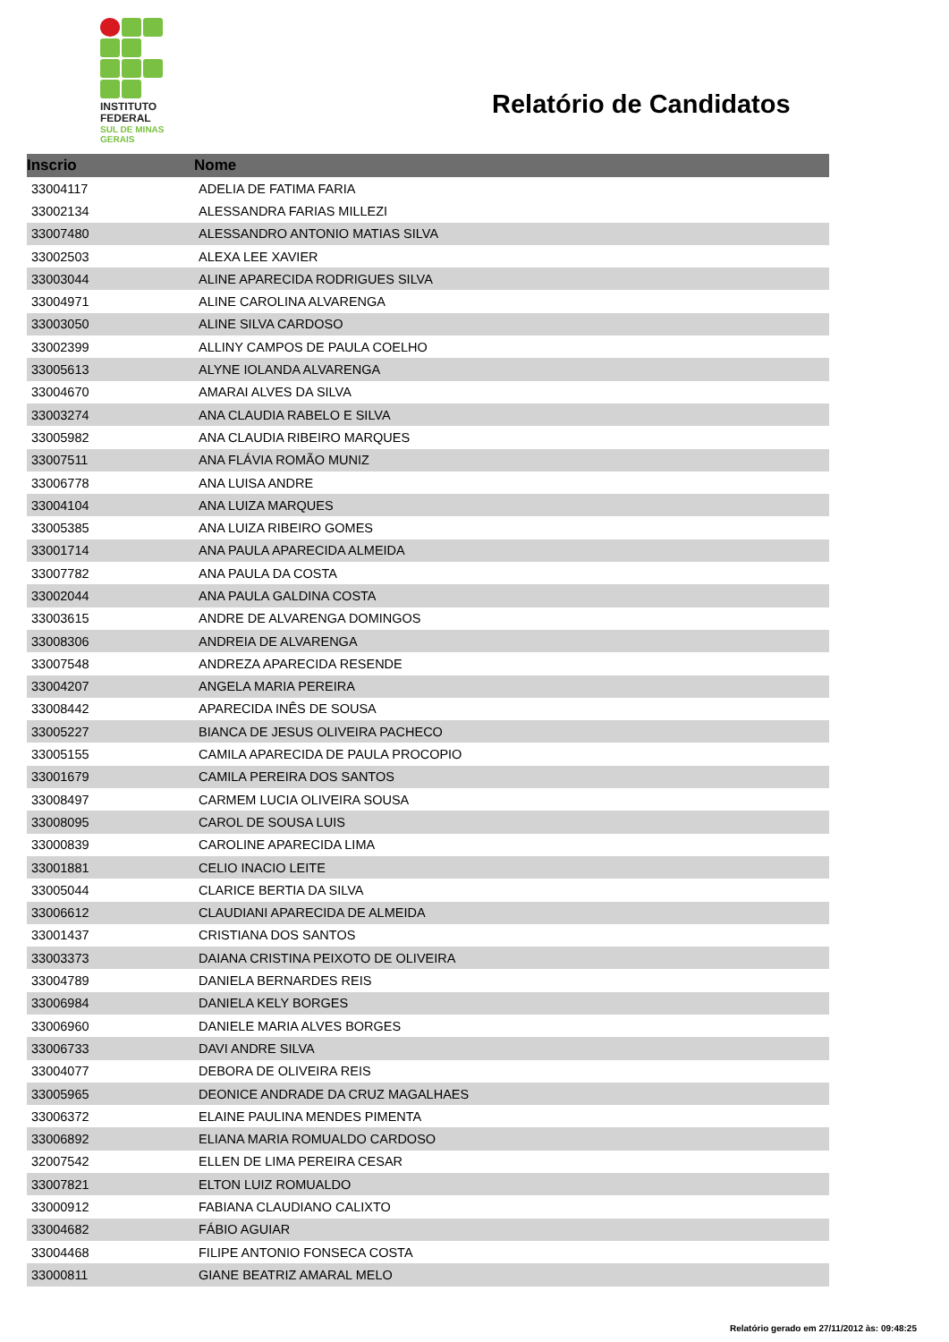INSTITUTO
FEDERAL
SUL DE MINAS
GERAIS
Relatório de Candidatos
| Inscrio | Nome |
| --- | --- |
| 33004117 | ADELIA DE FATIMA FARIA |
| 33002134 | ALESSANDRA FARIAS MILLEZI |
| 33007480 | ALESSANDRO ANTONIO MATIAS SILVA |
| 33002503 | ALEXA LEE XAVIER |
| 33003044 | ALINE APARECIDA RODRIGUES SILVA |
| 33004971 | ALINE CAROLINA ALVARENGA |
| 33003050 | ALINE SILVA CARDOSO |
| 33002399 | ALLINY CAMPOS DE PAULA COELHO |
| 33005613 | ALYNE IOLANDA ALVARENGA |
| 33004670 | AMARAI ALVES DA SILVA |
| 33003274 | ANA CLAUDIA RABELO E SILVA |
| 33005982 | ANA CLAUDIA RIBEIRO MARQUES |
| 33007511 | ANA FLÁVIA ROMÃO MUNIZ |
| 33006778 | ANA LUISA ANDRE |
| 33004104 | ANA LUIZA MARQUES |
| 33005385 | ANA LUIZA RIBEIRO GOMES |
| 33001714 | ANA PAULA APARECIDA ALMEIDA |
| 33007782 | ANA PAULA DA COSTA |
| 33002044 | ANA PAULA GALDINA COSTA |
| 33003615 | ANDRE DE ALVARENGA DOMINGOS |
| 33008306 | ANDREIA DE ALVARENGA |
| 33007548 | ANDREZA APARECIDA RESENDE |
| 33004207 | ANGELA MARIA PEREIRA |
| 33008442 | APARECIDA INÊS DE SOUSA |
| 33005227 | BIANCA DE JESUS OLIVEIRA PACHECO |
| 33005155 | CAMILA APARECIDA DE PAULA PROCOPIO |
| 33001679 | CAMILA PEREIRA DOS SANTOS |
| 33008497 | CARMEM LUCIA OLIVEIRA SOUSA |
| 33008095 | CAROL DE SOUSA LUIS |
| 33000839 | CAROLINE APARECIDA LIMA |
| 33001881 | CELIO INACIO LEITE |
| 33005044 | CLARICE BERTIA DA SILVA |
| 33006612 | CLAUDIANI APARECIDA DE ALMEIDA |
| 33001437 | CRISTIANA DOS SANTOS |
| 33003373 | DAIANA CRISTINA PEIXOTO DE OLIVEIRA |
| 33004789 | DANIELA BERNARDES REIS |
| 33006984 | DANIELA KELY BORGES |
| 33006960 | DANIELE MARIA ALVES BORGES |
| 33006733 | DAVI ANDRE SILVA |
| 33004077 | DEBORA DE OLIVEIRA REIS |
| 33005965 | DEONICE ANDRADE DA CRUZ MAGALHAES |
| 33006372 | ELAINE PAULINA MENDES PIMENTA |
| 33006892 | ELIANA MARIA ROMUALDO CARDOSO |
| 32007542 | ELLEN DE LIMA PEREIRA CESAR |
| 33007821 | ELTON LUIZ ROMUALDO |
| 33000912 | FABIANA CLAUDIANO CALIXTO |
| 33004682 | FÁBIO AGUIAR |
| 33004468 | FILIPE ANTONIO FONSECA COSTA |
| 33000811 | GIANE BEATRIZ AMARAL MELO |
Relatório gerado em 27/11/2012 às: 09:48:25